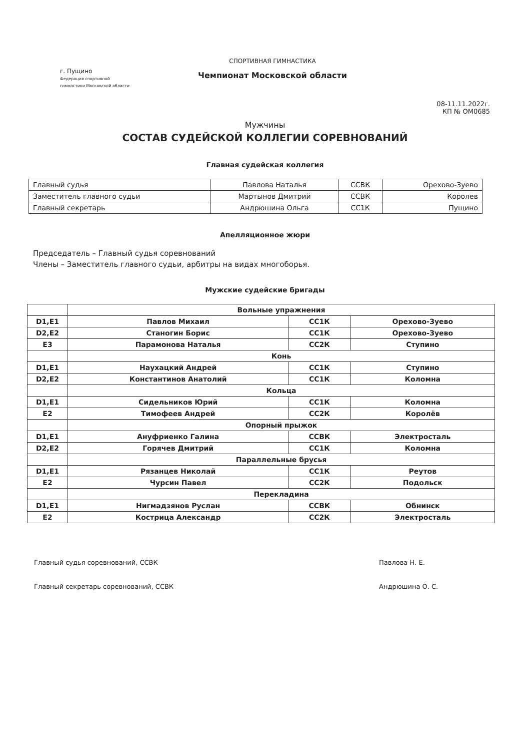г. Пущино
Федерация спортивной гимнастики Московской области
СПОРТИВНАЯ ГИМНАСТИКА
Чемпионат Московской области
08-11.11.2022г.
КП № ОМ0685
Мужчины
СОСТАВ СУДЕЙСКОЙ КОЛЛЕГИИ СОРЕВНОВАНИЙ
Главная судейская коллегия
| Главный судья | Павлова Наталья | ССВК | Орехово-Зуево |
| Заместитель главного судьи | Мартынов Дмитрий | ССВК | Королев |
| Главный секретарь | Андрюшина Ольга | СС1К | Пущино |
Апелляционное жюри
Председатель – Главный судья соревнований
Члены – Заместитель главного судьи, арбитры на видах многоборья.
Мужские судейские бригады
| | Вольные упражнения | | |
| D1,E1 | Павлов Михаил | СС1К | Орехово-Зуево |
| D2,E2 | Станогин Борис | СС1К | Орехово-Зуево |
| E3 | Парамонова Наталья | СС2К | Ступино |
| | Конь | | |
| D1,E1 | Наухацкий Андрей | СС1К | Ступино |
| D2,E2 | Константинов Анатолий | СС1К | Коломна |
| | Кольца | | |
| D1,E1 | Сидельников Юрий | СС1К | Коломна |
| E2 | Тимофеев Андрей | СС2К | Королёв |
| | Опорный прыжок | | |
| D1,E1 | Ануфриенко Галина | ССВК | Электросталь |
| D2,E2 | Горячев Дмитрий | СС1К | Коломна |
| | Параллельные брусья | | |
| D1,E1 | Рязанцев Николай | СС1К | Реутов |
| E2 | Чурсин Павел | СС2К | Подольск |
| | Перекладина | | |
| D1,E1 | Нигмадзянов Руслан | ССВК | Обнинск |
| E2 | Кострица Александр | СС2К | Электросталь |
Главный судья соревнований, ССВК
Главный секретарь соревнований, ССВК
Павлова Н. Е.
Андрюшина О. С.